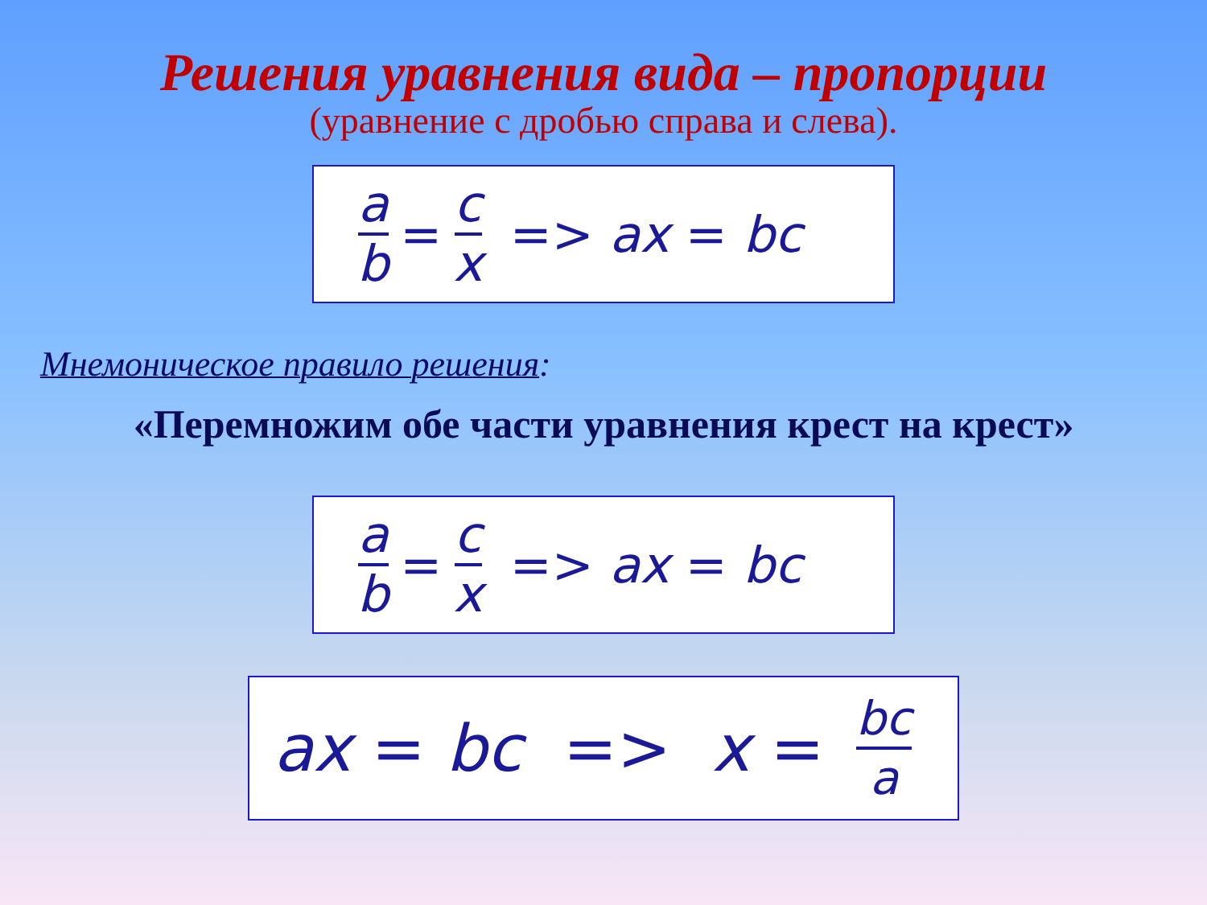Решения уравнения вида – пропорции
(уравнение с дробью справа и слева).
a b = c x => ax = bc
Мнемоническое правило решения:
«Перемножим обе части уравнения крест на крест»
a b = c x => ax = bc
ax = bc => x = bc a